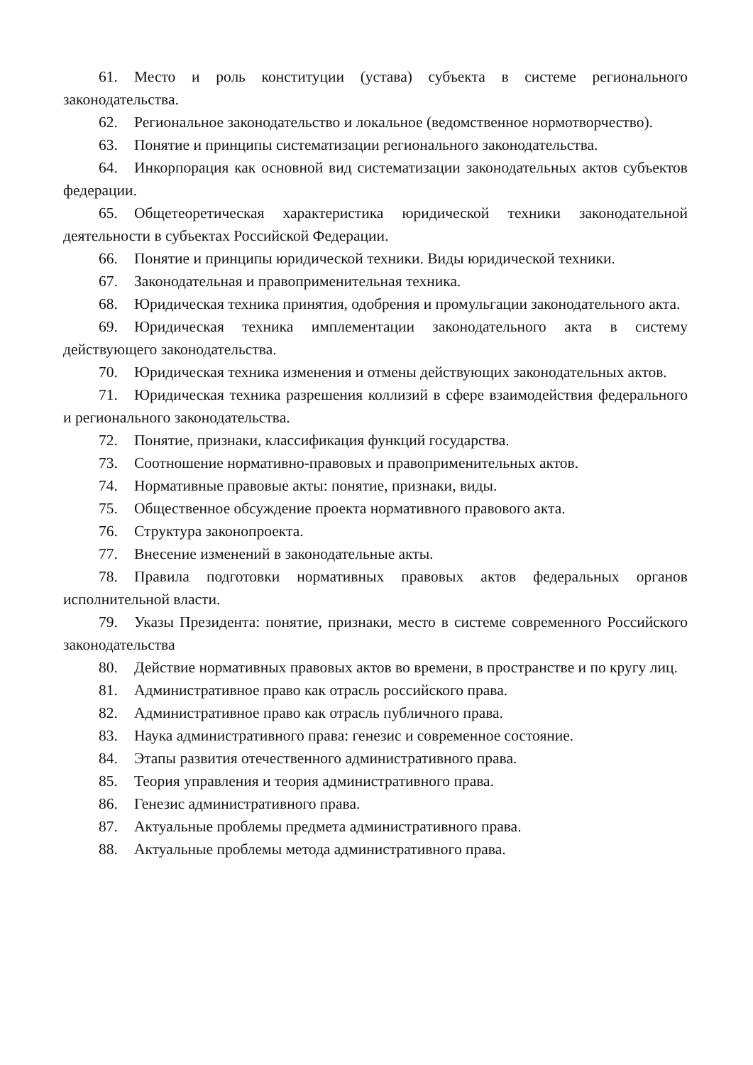61. Место и роль конституции (устава) субъекта в системе регионального законодательства.
62. Региональное законодательство и локальное (ведомственное нормотворчество).
63. Понятие и принципы систематизации регионального законодательства.
64. Инкорпорация как основной вид систематизации законодательных актов субъектов федерации.
65. Общетеоретическая характеристика юридической техники законодательной деятельности в субъектах Российской Федерации.
66. Понятие и принципы юридической техники. Виды юридической техники.
67. Законодательная и правоприменительная техника.
68. Юридическая техника принятия, одобрения и промульгации законодательного акта.
69. Юридическая техника имплементации законодательного акта в систему действующего законодательства.
70. Юридическая техника изменения и отмены действующих законодательных актов.
71. Юридическая техника разрешения коллизий в сфере взаимодействия федерального и регионального законодательства.
72. Понятие, признаки, классификация функций государства.
73. Соотношение нормативно-правовых и правоприменительных актов.
74. Нормативные правовые акты: понятие, признаки, виды.
75. Общественное обсуждение проекта нормативного правового акта.
76. Структура законопроекта.
77. Внесение изменений в законодательные акты.
78. Правила подготовки нормативных правовых актов федеральных органов исполнительной власти.
79. Указы Президента: понятие, признаки, место в системе современного Российского законодательства
80. Действие нормативных правовых актов во времени, в пространстве и по кругу лиц.
81. Административное право как отрасль российского права.
82. Административное право как отрасль публичного права.
83. Наука административного права: генезис и современное состояние.
84. Этапы развития отечественного административного права.
85. Теория управления и теория административного права.
86. Генезис административного права.
87. Актуальные проблемы предмета административного права.
88. Актуальные проблемы метода административного права.